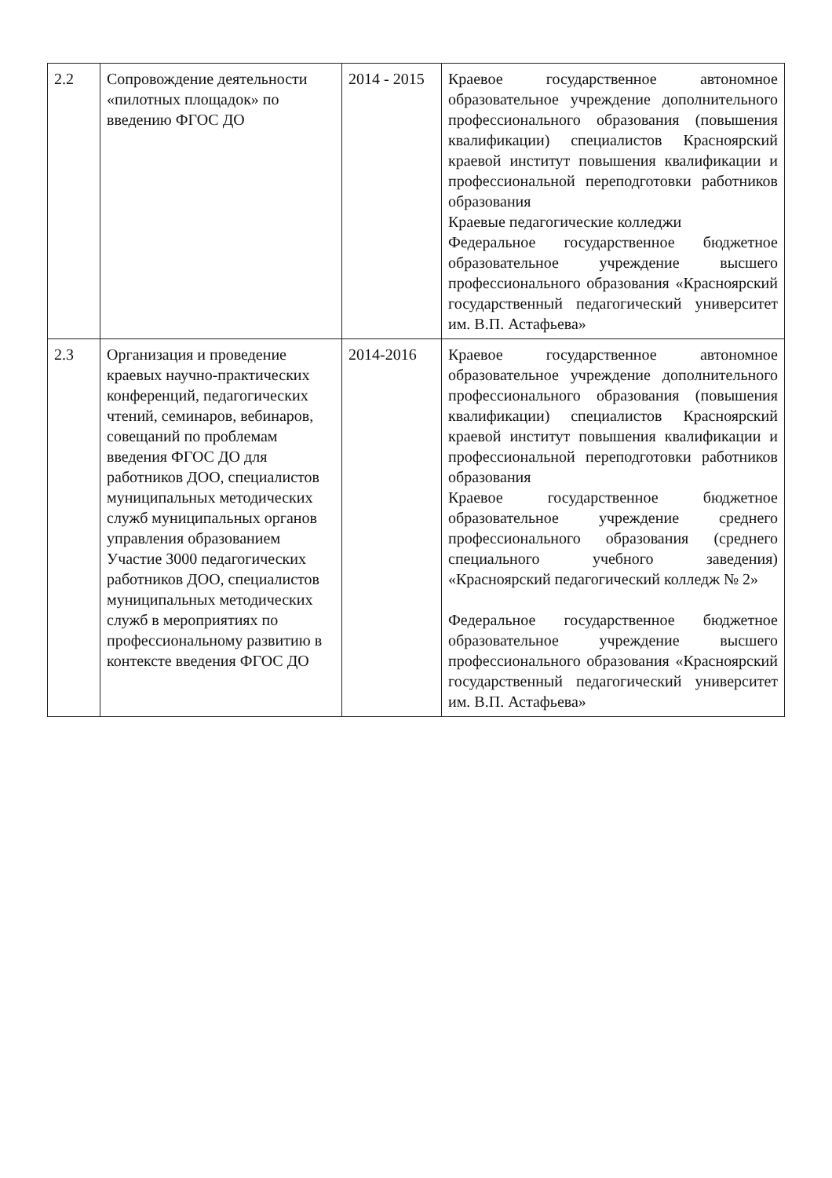| 2.2 | Сопровождение деятельности «пилотных площадок» по введению ФГОС ДО | 2014 - 2015 | Краевое государственное автономное образовательное учреждение дополнительного профессионального образования (повышения квалификации) специалистов Красноярский краевой институт повышения квалификации и профессиональной переподготовки работников образования Краевые педагогические колледжи Федеральное государственное бюджетное образовательное учреждение высшего профессионального образования «Красноярский государственный педагогический университет им. В.П. Астафьева» |
| 2.3 | Организация и проведение краевых научно-практических конференций, педагогических чтений, семинаров, вебинаров, совещаний по проблемам введения ФГОС ДО для работников ДОО, специалистов муниципальных методических служб муниципальных органов управления образованием Участие 3000 педагогических работников ДОО, специалистов муниципальных методических служб в мероприятиях по профессиональному развитию в контексте введения ФГОС ДО | 2014-2016 | Краевое государственное автономное образовательное учреждение дополнительного профессионального образования (повышения квалификации) специалистов Красноярский краевой институт повышения квалификации и профессиональной переподготовки работников образования Краевое государственное бюджетное образовательное учреждение среднего профессионального образования (среднего специального учебного заведения) «Красноярский педагогический колледж № 2» Федеральное государственное бюджетное образовательное учреждение высшего профессионального образования «Красноярский государственный педагогический университет им. В.П. Астафьева» |